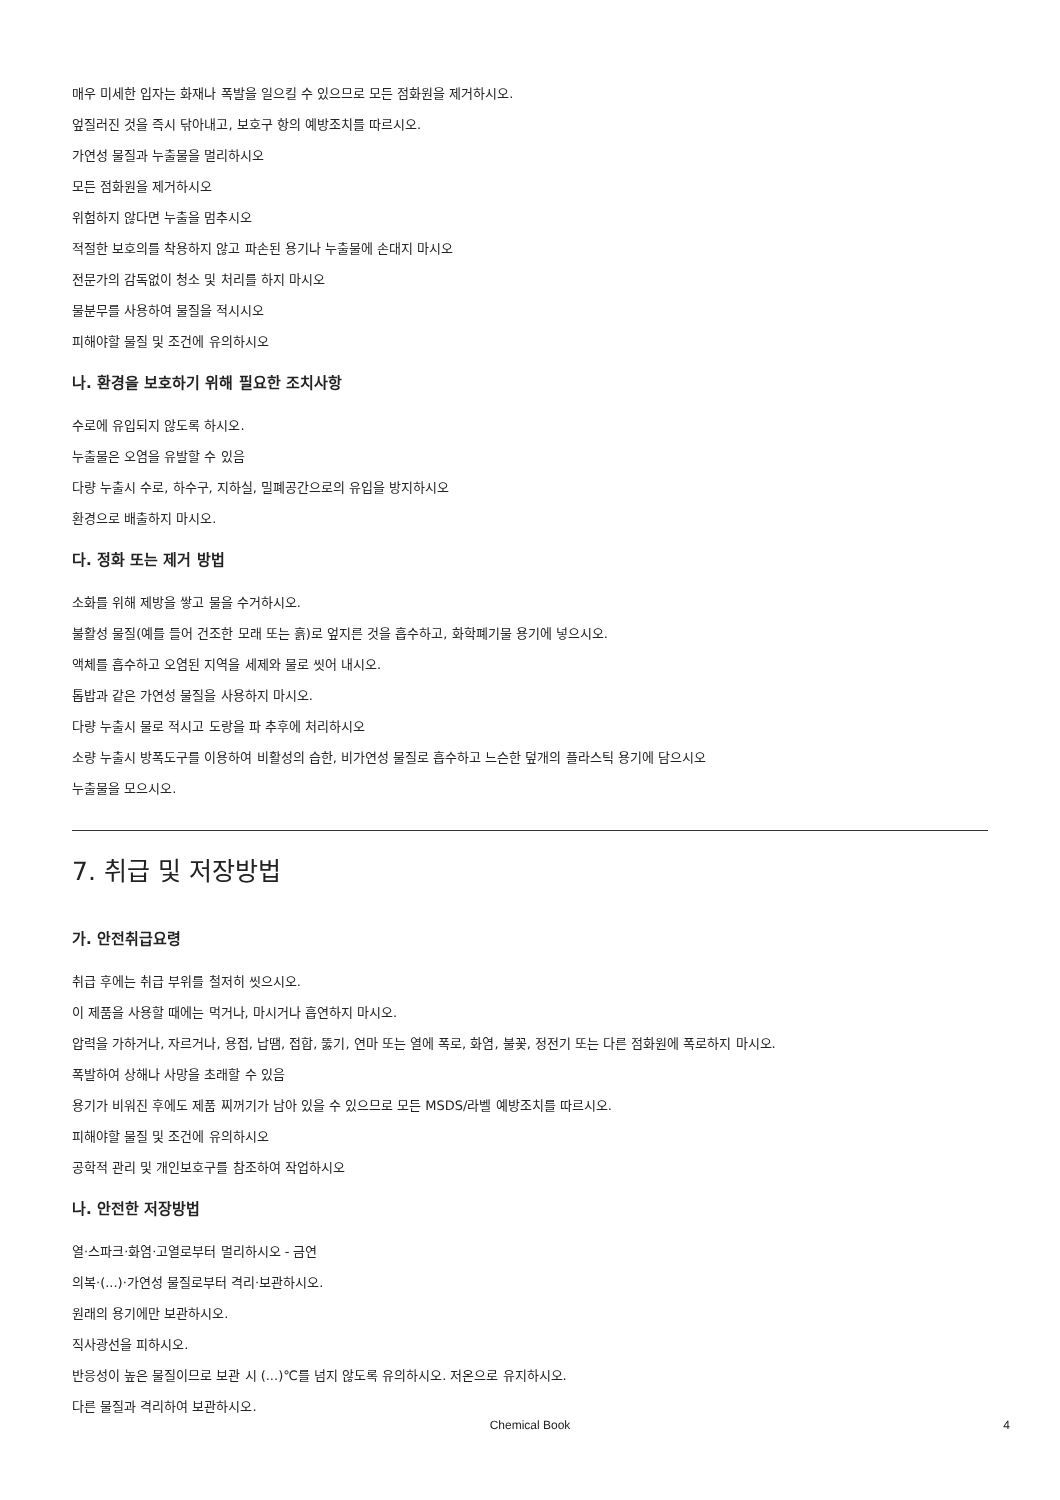매우 미세한 입자는 화재나 폭발을 일으킬 수 있으므로 모든 점화원을 제거하시오.
엎질러진 것을 즉시 닦아내고, 보호구 항의 예방조치를 따르시오.
가연성 물질과 누출물을 멀리하시오
모든 점화원을 제거하시오
위험하지 않다면 누출을 멈추시오
적절한 보호의를 착용하지 않고 파손된 용기나 누출물에 손대지 마시오
전문가의 감독없이 청소 및 처리를 하지 마시오
물분무를 사용하여 물질을 적시시오
피해야할 물질 및 조건에 유의하시오
나. 환경을 보호하기 위해 필요한 조치사항
수로에 유입되지 않도록 하시오.
누출물은 오염을 유발할 수 있음
다량 누출시 수로, 하수구, 지하실, 밀폐공간으로의 유입을 방지하시오
환경으로 배출하지 마시오.
다. 정화 또는 제거 방법
소화를 위해 제방을 쌓고 물을 수거하시오.
불활성 물질(예를 들어 건조한 모래 또는 흙)로 엎지른 것을 흡수하고, 화학폐기물 용기에 넣으시오.
액체를 흡수하고 오염된 지역을 세제와 물로 씻어 내시오.
톱밥과 같은 가연성 물질을 사용하지 마시오.
다량 누출시 물로 적시고 도랑을 파 추후에 처리하시오
소량 누출시 방폭도구를 이용하여 비활성의 습한, 비가연성 물질로 흡수하고 느슨한 덮개의 플라스틱 용기에 담으시오
누출물을 모으시오.
7. 취급 및 저장방법
가. 안전취급요령
취급 후에는 취급 부위를 철저히 씻으시오.
이 제품을 사용할 때에는 먹거나, 마시거나 흡연하지 마시오.
압력을 가하거나, 자르거나, 용접, 납땜, 접합, 뚫기, 연마 또는 열에 폭로, 화염, 불꽃, 정전기 또는 다른 점화원에 폭로하지 마시오.
폭발하여 상해나 사망을 초래할 수 있음
용기가 비워진 후에도 제품 찌꺼기가 남아 있을 수 있으므로 모든 MSDS/라벨 예방조치를 따르시오.
피해야할 물질 및 조건에 유의하시오
공학적 관리 및 개인보호구를 참조하여 작업하시오
나. 안전한 저장방법
열·스파크·화염·고열로부터 멀리하시오 - 금연
의복·(...)·가연성 물질로부터 격리·보관하시오.
원래의 용기에만 보관하시오.
직사광선을 피하시오.
반응성이 높은 물질이므로 보관 시 (...)℃를 넘지 않도록 유의하시오. 저온으로 유지하시오.
다른 물질과 격리하여 보관하시오.
Chemical Book 4